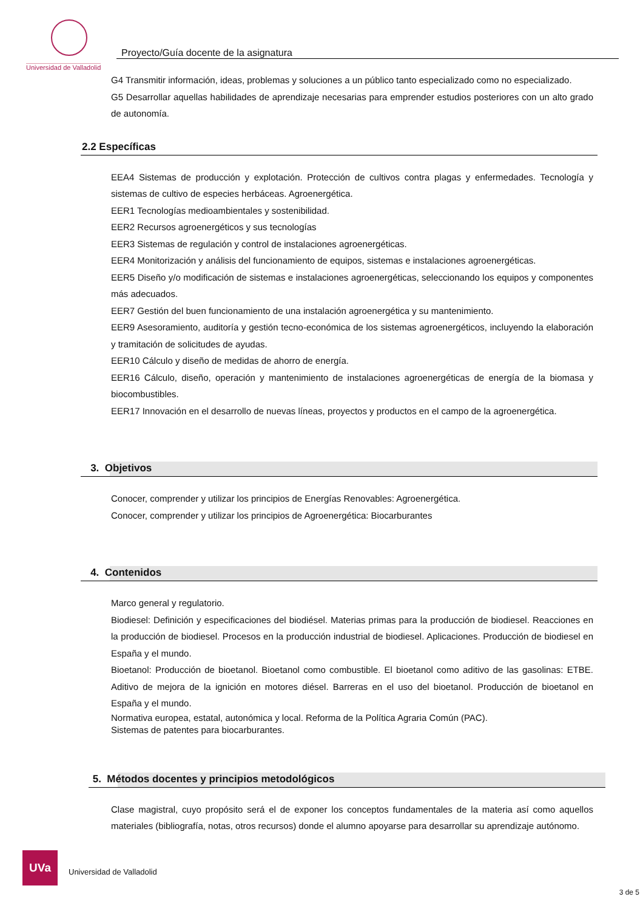Universidad de Valladolid
Proyecto/Guía docente de la asignatura
G4 Transmitir información, ideas, problemas y soluciones a un público tanto especializado como no especializado.
G5 Desarrollar aquellas habilidades de aprendizaje necesarias para emprender estudios posteriores con un alto grado de autonomía.
2.2 Específicas
EEA4 Sistemas de producción y explotación. Protección de cultivos contra plagas y enfermedades. Tecnología y sistemas de cultivo de especies herbáceas. Agroenergética.
EER1 Tecnologías medioambientales y sostenibilidad.
EER2 Recursos agroenergéticos y sus tecnologías
EER3 Sistemas de regulación y control de instalaciones agroenergéticas.
EER4 Monitorización y análisis del funcionamiento de equipos, sistemas e instalaciones agroenergéticas.
EER5 Diseño y/o modificación de sistemas e instalaciones agroenergéticas, seleccionando los equipos y componentes más adecuados.
EER7 Gestión del buen funcionamiento de una instalación agroenergética y su mantenimiento.
EER9 Asesoramiento, auditoría y gestión tecno-económica de los sistemas agroenergéticos, incluyendo la elaboración y tramitación de solicitudes de ayudas.
EER10 Cálculo y diseño de medidas de ahorro de energía.
EER16 Cálculo, diseño, operación y mantenimiento de instalaciones agroenergéticas de energía de la biomasa y biocombustibles.
EER17 Innovación en el desarrollo de nuevas líneas, proyectos y productos en el campo de la agroenergética.
3. Objetivos
Conocer, comprender y utilizar los principios de Energías Renovables: Agroenergética.
Conocer, comprender y utilizar los principios de Agroenergética: Biocarburantes
4. Contenidos
Marco general y regulatorio.
Biodiesel: Definición y especificaciones del biodiésel. Materias primas para la producción de biodiesel. Reacciones en la producción de biodiesel. Procesos en la producción industrial de biodiesel. Aplicaciones. Producción de biodiesel en España y el mundo.
Bioetanol: Producción de bioetanol. Bioetanol como combustible. El bioetanol como aditivo de las gasolinas: ETBE. Aditivo de mejora de la ignición en motores diésel. Barreras en el uso del bioetanol. Producción de bioetanol en España y el mundo.
Normativa europea, estatal, autonómica y local. Reforma de la Política Agraria Común (PAC).
Sistemas de patentes para biocarburantes.
5. Métodos docentes y principios metodológicos
Clase magistral, cuyo propósito será el de exponer los conceptos fundamentales de la materia así como aquellos materiales (bibliografía, notas, otros recursos) donde el alumno apoyarse para desarrollar su aprendizaje autónomo.
UVa
Universidad de Valladolid
3 de 5